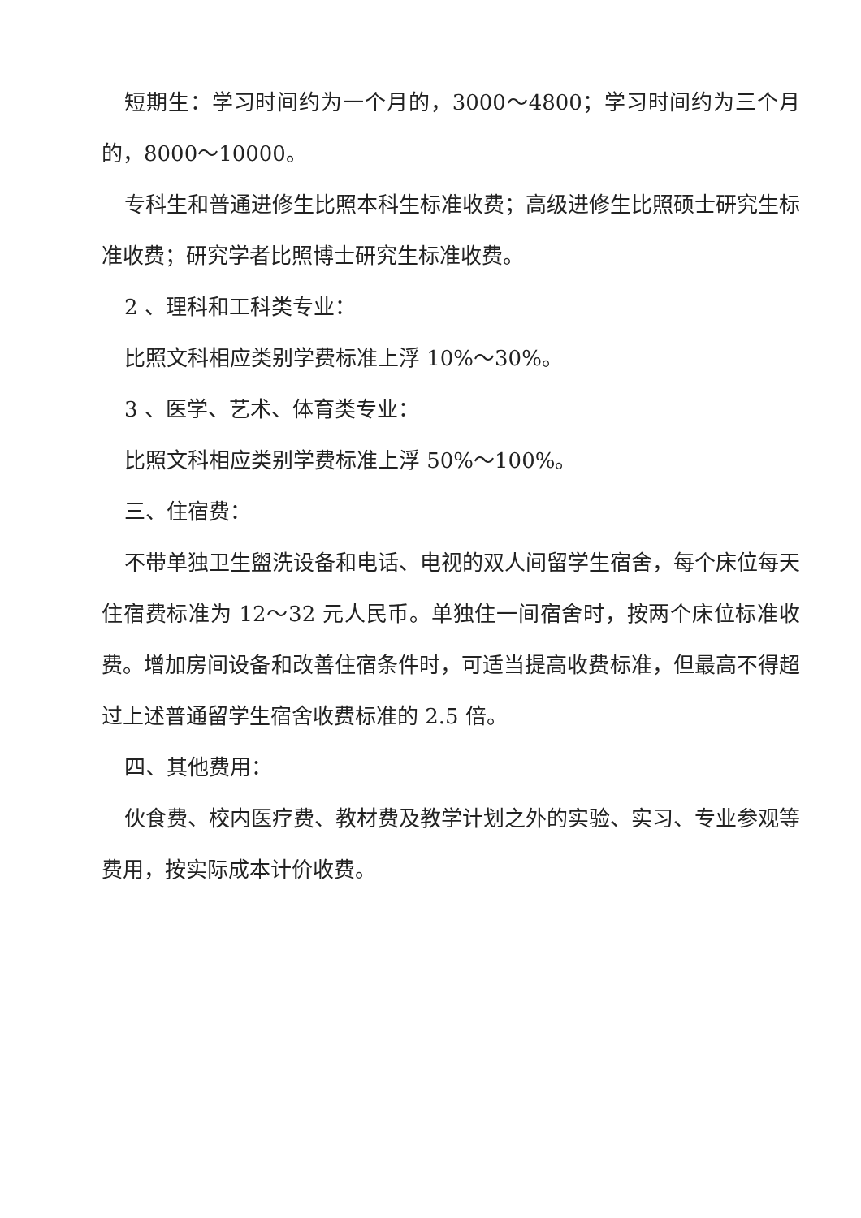短期生：学习时间约为一个月的，3000～4800；学习时间约为三个月的，8000～10000。
专科生和普通进修生比照本科生标准收费；高级进修生比照硕士研究生标准收费；研究学者比照博士研究生标准收费。
2 、理科和工科类专业：
比照文科相应类别学费标准上浮 10%～30%。
3 、医学、艺术、体育类专业：
比照文科相应类别学费标准上浮 50%～100%。
三、住宿费：
不带单独卫生盥洗设备和电话、电视的双人间留学生宿舍，每个床位每天住宿费标准为 12～32 元人民币。单独住一间宿舍时，按两个床位标准收费。增加房间设备和改善住宿条件时，可适当提高收费标准，但最高不得超过上述普通留学生宿舍收费标准的 2.5 倍。
四、其他费用：
伙食费、校内医疗费、教材费及教学计划之外的实验、实习、专业参观等费用，按实际成本计价收费。